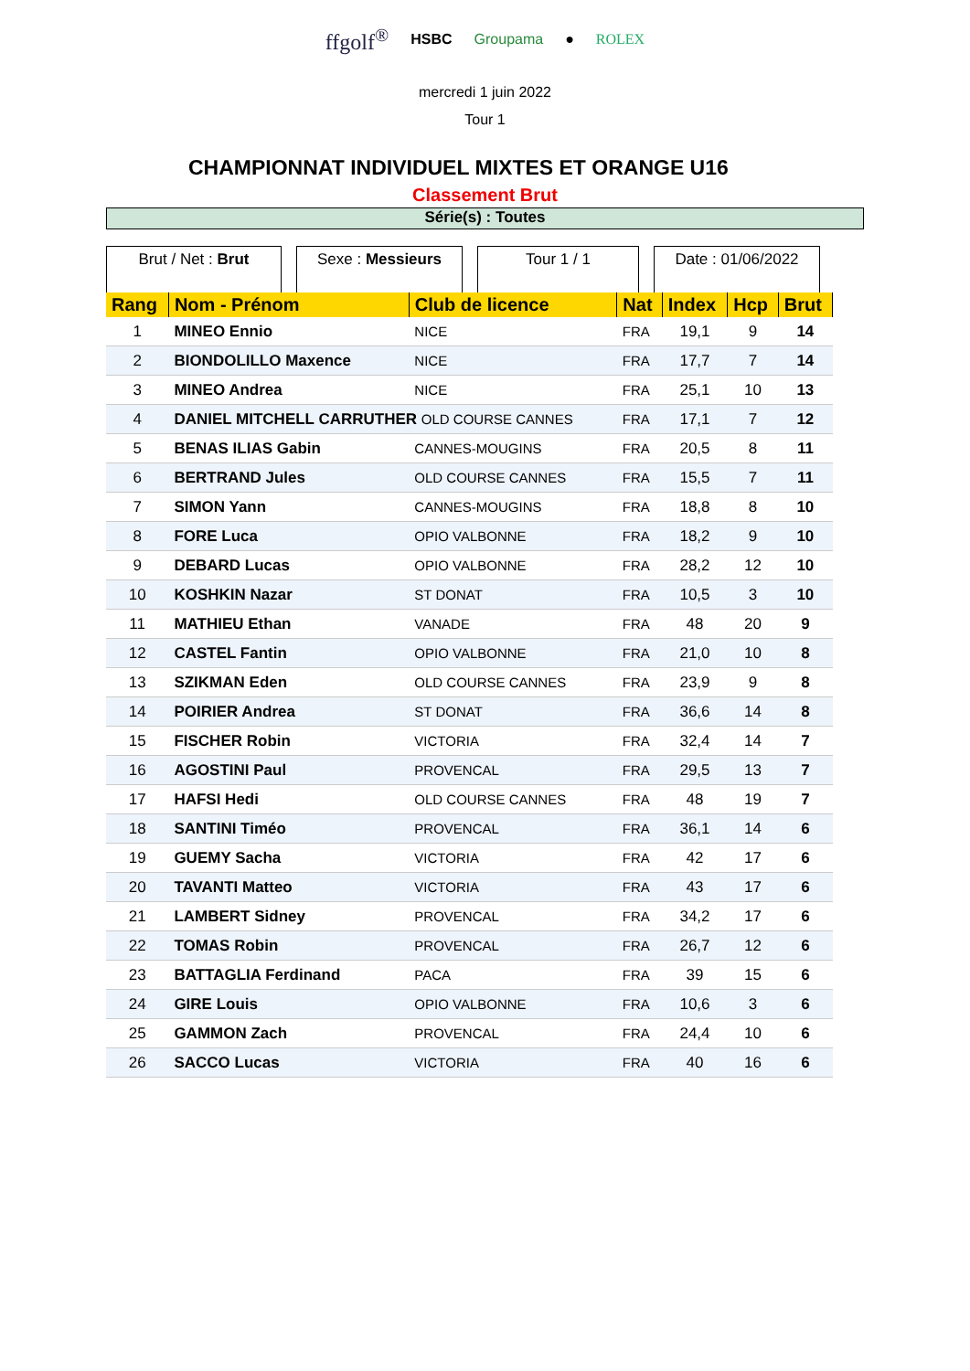ffgolf<sup>®</sup> HSBC Groupama ● ROLEX
mercredi 1 juin 2022
Tour 1
CHAMPIONNAT INDIVIDUEL MIXTES ET ORANGE U16
Classement Brut
Série(s) : Toutes
Brut / Net : Brut
Sexe : Messieurs
Tour 1 / 1 Date : 01/06/2022
| Rang | Nom - Prénom | Club de licence | Nat | Index | Hcp | Brut |
| --- | --- | --- | --- | --- | --- | --- |
| 1 | MINEO Ennio | NICE | FRA | 19,1 | 9 | 14 |
| 2 | BIONDOLILLO Maxence | NICE | FRA | 17,7 | 7 | 14 |
| 3 | MINEO Andrea | NICE | FRA | 25,1 | 10 | 13 |
| 4 | DANIEL MITCHELL CARRUTHER OLD COURSE CANNES | | FRA | 17,1 | 7 | 12 |
| 5 | BENAS ILIAS Gabin | CANNES-MOUGINS | FRA | 20,5 | 8 | 11 |
| 6 | BERTRAND Jules | OLD COURSE CANNES | FRA | 15,5 | 7 | 11 |
| 7 | SIMON Yann | CANNES-MOUGINS | FRA | 18,8 | 8 | 10 |
| 8 | FORE Luca | OPIO VALBONNE | FRA | 18,2 | 9 | 10 |
| 9 | DEBARD Lucas | OPIO VALBONNE | FRA | 28,2 | 12 | 10 |
| 10 | KOSHKIN Nazar | ST DONAT | FRA | 10,5 | 3 | 10 |
| 11 | MATHIEU Ethan | VANADE | FRA | 48 | 20 | 9 |
| 12 | CASTEL Fantin | OPIO VALBONNE | FRA | 21,0 | 10 | 8 |
| 13 | SZIKMAN Eden | OLD COURSE CANNES | FRA | 23,9 | 9 | 8 |
| 14 | POIRIER Andrea | ST DONAT | FRA | 36,6 | 14 | 8 |
| 15 | FISCHER Robin | VICTORIA | FRA | 32,4 | 14 | 7 |
| 16 | AGOSTINI Paul | PROVENCAL | FRA | 29,5 | 13 | 7 |
| 17 | HAFSI Hedi | OLD COURSE CANNES | FRA | 48 | 19 | 7 |
| 18 | SANTINI Timéo | PROVENCAL | FRA | 36,1 | 14 | 6 |
| 19 | GUEMY Sacha | VICTORIA | FRA | 42 | 17 | 6 |
| 20 | TAVANTI Matteo | VICTORIA | FRA | 43 | 17 | 6 |
| 21 | LAMBERT Sidney | PROVENCAL | FRA | 34,2 | 17 | 6 |
| 22 | TOMAS Robin | PROVENCAL | FRA | 26,7 | 12 | 6 |
| 23 | BATTAGLIA Ferdinand | PACA | FRA | 39 | 15 | 6 |
| 24 | GIRE Louis | OPIO VALBONNE | FRA | 10,6 | 3 | 6 |
| 25 | GAMMON Zach | PROVENCAL | FRA | 24,4 | 10 | 6 |
| 26 | SACCO Lucas | VICTORIA | FRA | 40 | 16 | 6 |